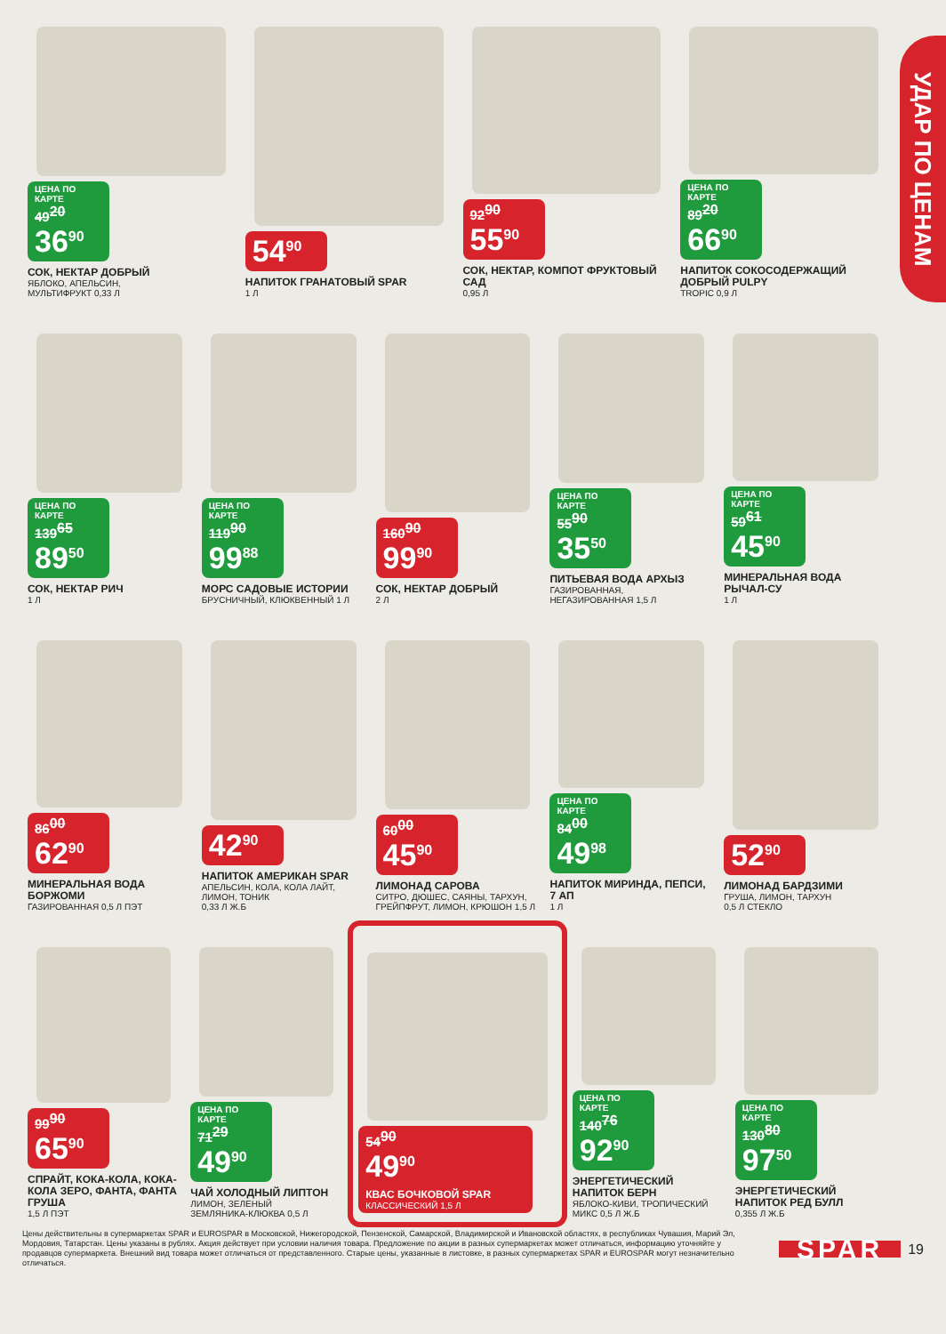УДАР ПО ЦЕНАМ
ЦЕНА ПО КАРТЕ 49<sup>20</sup> 36<sup>90</sup>
СОК, НЕКТАР ДОБРЫЙ
ЯБЛОКО, АПЕЛЬСИН,
МУЛЬТИФРУКТ 0,33 Л
54<sup>90</sup>
НАПИТОК ГРАНАТОВЫЙ SPAR
1 Л
92<sup>90</sup> 55<sup>90</sup>
СОК, НЕКТАР, КОМПОТ ФРУКТОВЫЙ САД
0,95 Л
ЦЕНА ПО КАРТЕ 89<sup>20</sup> 66<sup>90</sup>
НАПИТОК СОКОСОДЕРЖАЩИЙ ДОБРЫЙ PULPY
TROPIC 0,9 Л
ЦЕНА ПО КАРТЕ 139<sup>65</sup> 89<sup>50</sup>
СОК, НЕКТАР РИЧ
1 Л
ЦЕНА ПО КАРТЕ 119<sup>90</sup> 99<sup>88</sup>
МОРС САДОВЫЕ ИСТОРИИ
БРУСНИЧНЫЙ, КЛЮКВЕННЫЙ 1 Л
160<sup>90</sup> 99<sup>90</sup>
СОК, НЕКТАР ДОБРЫЙ
2 Л
ЦЕНА ПО КАРТЕ 55<sup>90</sup> 35<sup>50</sup>
ПИТЬЕВАЯ ВОДА АРХЫЗ
ГАЗИРОВАННАЯ,
НЕГАЗИРОВАННАЯ 1,5 Л
ЦЕНА ПО КАРТЕ 59<sup>61</sup> 45<sup>90</sup>
МИНЕРАЛЬНАЯ ВОДА РЫЧАЛ-СУ
1 Л
86<sup>00</sup> 62<sup>90</sup>
МИНЕРАЛЬНАЯ ВОДА БОРЖОМИ
ГАЗИРОВАННАЯ 0,5 Л ПЭТ
42<sup>90</sup>
НАПИТОК АМЕРИКАН SPAR
АПЕЛЬСИН, КОЛА, КОЛА ЛАЙТ, ЛИМОН, ТОНИК
0,33 Л Ж.Б
60<sup>00</sup> 45<sup>90</sup>
ЛИМОНАД САРОВА
СИТРО, ДЮШЕС, САЯНЫ, ТАРХУН, ГРЕЙПФРУТ, ЛИМОН, КРЮШОН 1,5 Л
ЦЕНА ПО КАРТЕ 84<sup>00</sup> 49<sup>98</sup>
НАПИТОК МИРИНДА, ПЕПСИ, 7 АП
1 Л
52<sup>90</sup>
ЛИМОНАД БАРДЗИМИ
ГРУША, ЛИМОН, ТАРХУН
0,5 Л СТЕКЛО
99<sup>90</sup> 65<sup>90</sup>
СПРАЙТ, КОКА-КОЛА, КОКА-КОЛА ЗЕРО, ФАНТА, ФАНТА ГРУША
1,5 Л ПЭТ
ЦЕНА ПО КАРТЕ 71<sup>29</sup> 49<sup>90</sup>
ЧАЙ ХОЛОДНЫЙ ЛИПТОН
ЛИМОН, ЗЕЛЕНЫЙ
ЗЕМЛЯНИКА-КЛЮКВА 0,5 Л
54<sup>90</sup> 49<sup>90</sup>
КВАС БОЧКОВОЙ SPAR
КЛАССИЧЕСКИЙ 1,5 Л
ЦЕНА ПО КАРТЕ 140<sup>76</sup> 92<sup>90</sup>
ЭНЕРГЕТИЧЕСКИЙ НАПИТОК БЕРН
ЯБЛОКО-КИВИ, ТРОПИЧЕСКИЙ МИКС 0,5 Л Ж.Б
ЦЕНА ПО КАРТЕ 130<sup>80</sup> 97<sup>50</sup>
ЭНЕРГЕТИЧЕСКИЙ НАПИТОК РЕД БУЛЛ
0,355 Л Ж.Б
Цены действительны в супермаркетах SPAR и EUROSPAR в Московской, Нижегородской, Пензенской, Самарской, Владимирской и Ивановской областях, в республиках Чувашия, Марий Эл, Мордовия, Татарстан. Цены указаны в рублях. Акция действует при условии наличия товара. Предложение по акции в разных супермаркетах может отличаться, информацию уточняйте у продавцов супермаркета. Внешний вид товара может отличаться от представленного. Старые цены, указанные в листовке, в разных супермаркетах SPAR и EUROSPAR могут незначительно отличаться.
SPAR
19